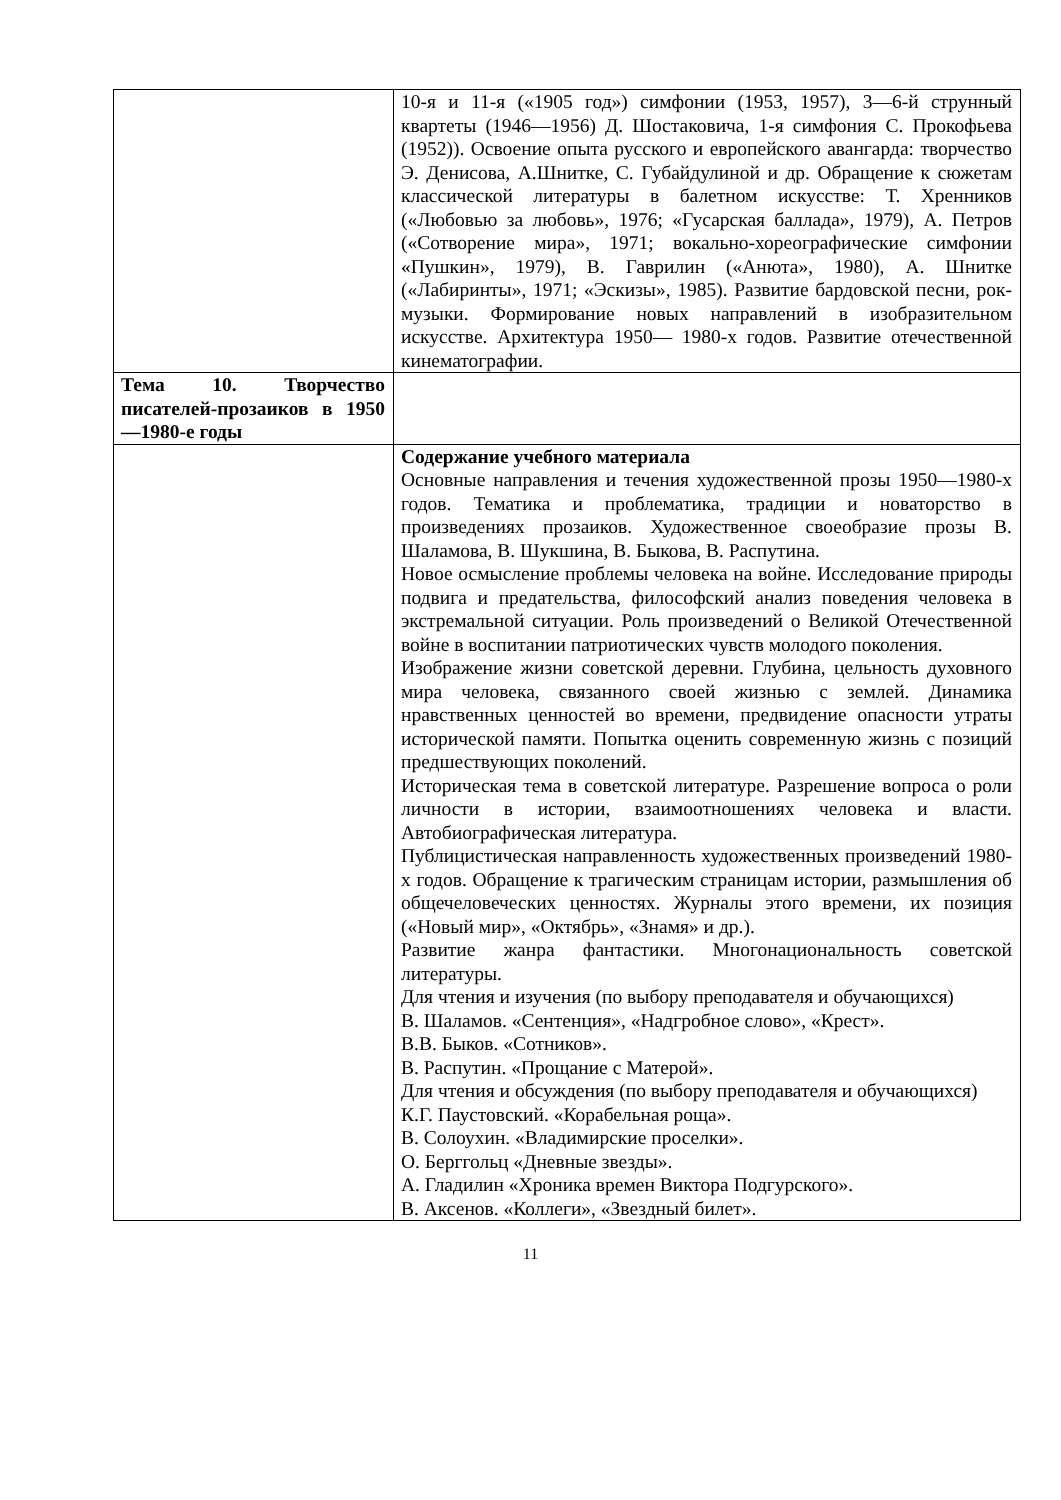| | 10-я и 11-я («1905 год») симфонии (1953, 1957), 3—6-й струнный квартеты (1946—1956) Д. Шостаковича, 1-я симфония С. Прокофьева (1952)). Освоение опыта русского и европейского авангарда: творчество Э. Денисова, А.Шнитке, С. Губайдулиной и др. Обращение к сюжетам классической литературы в балетном искусстве: Т. Хренников («Любовью за любовь», 1976; «Гусарская баллада», 1979), А. Петров («Сотворение мира», 1971; вокально-хореографические симфонии «Пушкин», 1979), В. Гаврилин («Анюта», 1980), А. Шнитке («Лабиринты», 1971; «Эскизы», 1985). Развитие бардовской песни, рок-музыки. Формирование новых направлений в изобразительном искусстве. Архитектура 1950— 1980-х годов. Развитие отечественной кинематографии. |
| Тема 10. Творчество писателей-прозаиков в 1950—1980-е годы | |
| | Содержание учебного материала Основные направления и течения художественной прозы 1950—1980-х годов. Тематика и проблематика, традиции и новаторство в произведениях прозаиков. Художественное своеобразие прозы В. Шаламова, В. Шукшина, В. Быкова, В. Распутина. Новое осмысление проблемы человека на войне. Исследование природы подвига и предательства, философский анализ поведения человека в экстремальной ситуации. Роль произведений о Великой Отечественной войне в воспитании патриотических чувств молодого поколения. Изображение жизни советской деревни. Глубина, цельность духовного мира человека, связанного своей жизнью с землей. Динамика нравственных ценностей во времени, предвидение опасности утраты исторической памяти. Попытка оценить современную жизнь с позиций предшествующих поколений. Историческая тема в советской литературе. Разрешение вопроса о роли личности в истории, взаимоотношениях человека и власти. Автобиографическая литература. Публицистическая направленность художественных произведений 1980-х годов. Обращение к трагическим страницам истории, размышления об общечеловеческих ценностях. Журналы этого времени, их позиция («Новый мир», «Октябрь», «Знамя» и др.). Развитие жанра фантастики. Многонациональность советской литературы. Для чтения и изучения (по выбору преподавателя и обучающихся) В. Шаламов. «Сентенция», «Надгробное слово», «Крест». В.В. Быков. «Сотников». В. Распутин. «Прощание с Матерой». Для чтения и обсуждения (по выбору преподавателя и обучающихся) К.Г. Паустовский. «Корабельная роща». В. Солоухин. «Владимирские проселки». О. Берггольц «Дневные звезды». А. Гладилин «Хроника времен Виктора Подгурского». В. Аксенов. «Коллеги», «Звездный билет». |
11